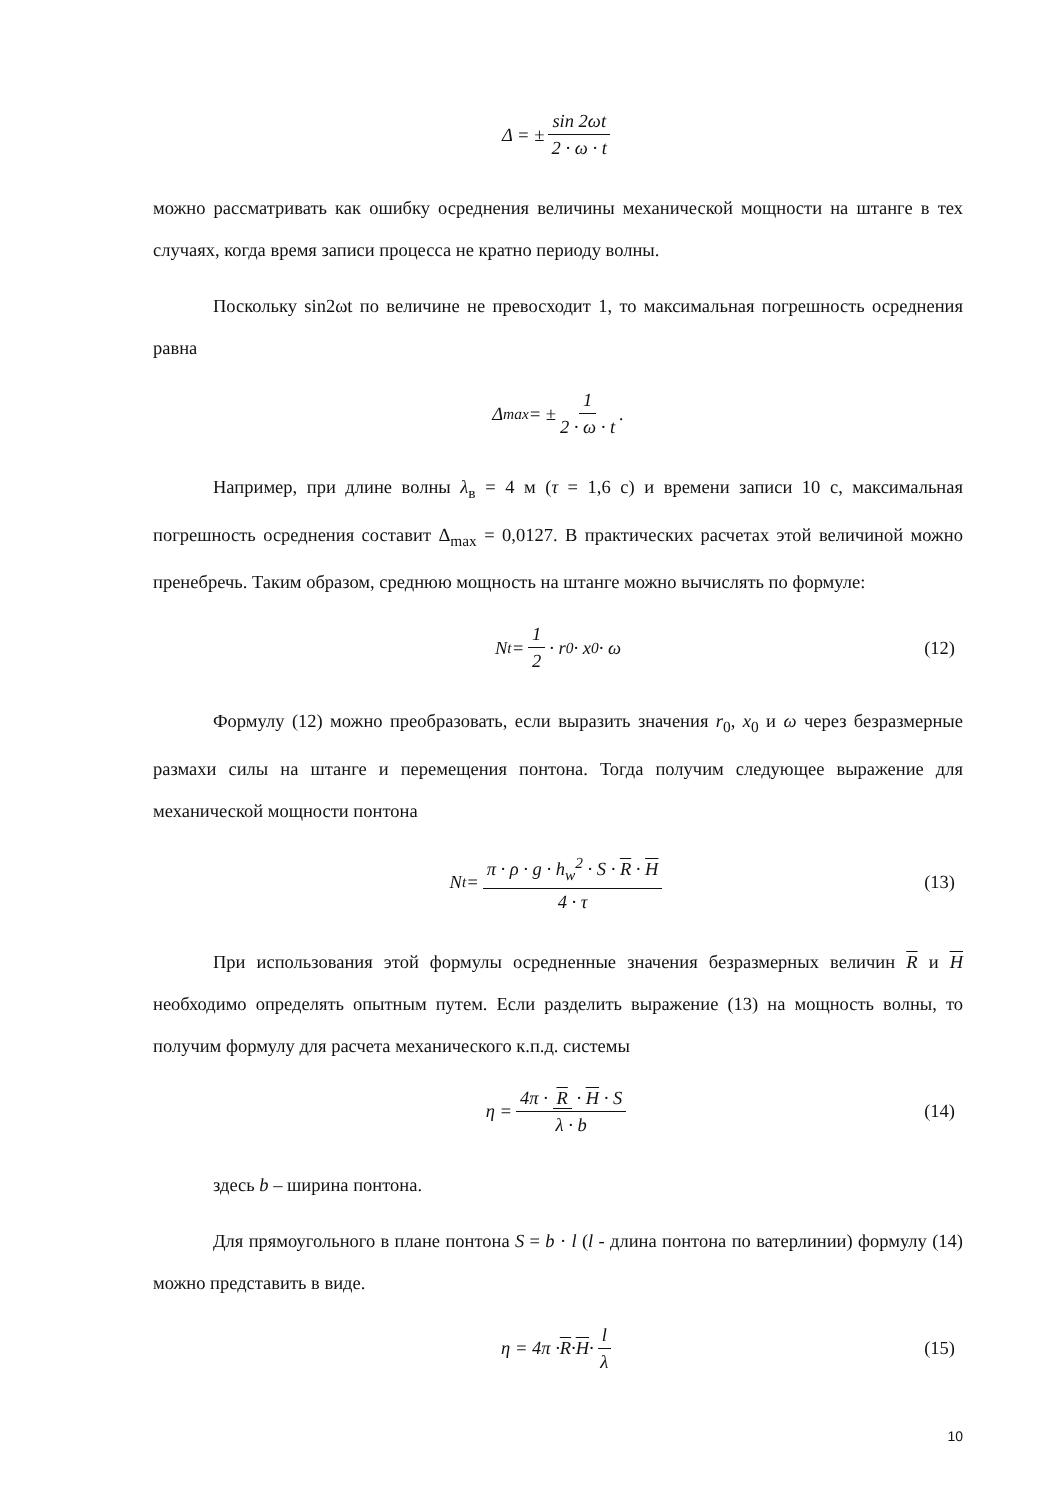Δ = ± sin 2ωt 2 · ω · t
можно рассматривать как ошибку осреднения величины механической мощности на штанге в тех случаях, когда время записи процесса не кратно периоду волны.
Поскольку sin2ωt по величине не превосходит 1, то максимальная погрешность осреднения равна
Δ<sub>max</sub> = ± 1 2 · ω · t .
Например, при длине волны λ<sub>в</sub> = 4 м (τ = 1,6 с) и времени записи 10 с, максимальная погрешность осреднения составит Δ<sub>max</sub> = 0,0127. В практических расчетах этой величиной можно пренебречь. Таким образом, среднюю мощность на штанге можно вычислять по формуле:
N<sub>t</sub> = 1 2 · r<sub>0</sub> · x<sub>0</sub> · ω (12)
Формулу (12) можно преобразовать, если выразить значения r<sub>0</sub>, x<sub>0</sub> и ω через безразмерные размахи силы на штанге и перемещения понтона. Тогда получим следующее выражение для механической мощности понтона
N<sub>t</sub> = π · ρ · g · h<sub>w</sub><sup>2</sup> · S · R · H 4 · τ (13)
При использования этой формулы осредненные значения безразмерных величин R и H необходимо определять опытным путем. Если разделить выражение (13) на мощность волны, то получим формулу для расчета механического к.п.д. системы
η = 4π · R · H · S λ · b (14)
здесь b – ширина понтона.
Для прямоугольного в плане понтона S = b · l (l - длина понтона по ватерлинии) формулу (14) можно представить в виде.
η = 4π · R · H · l λ (15)
10